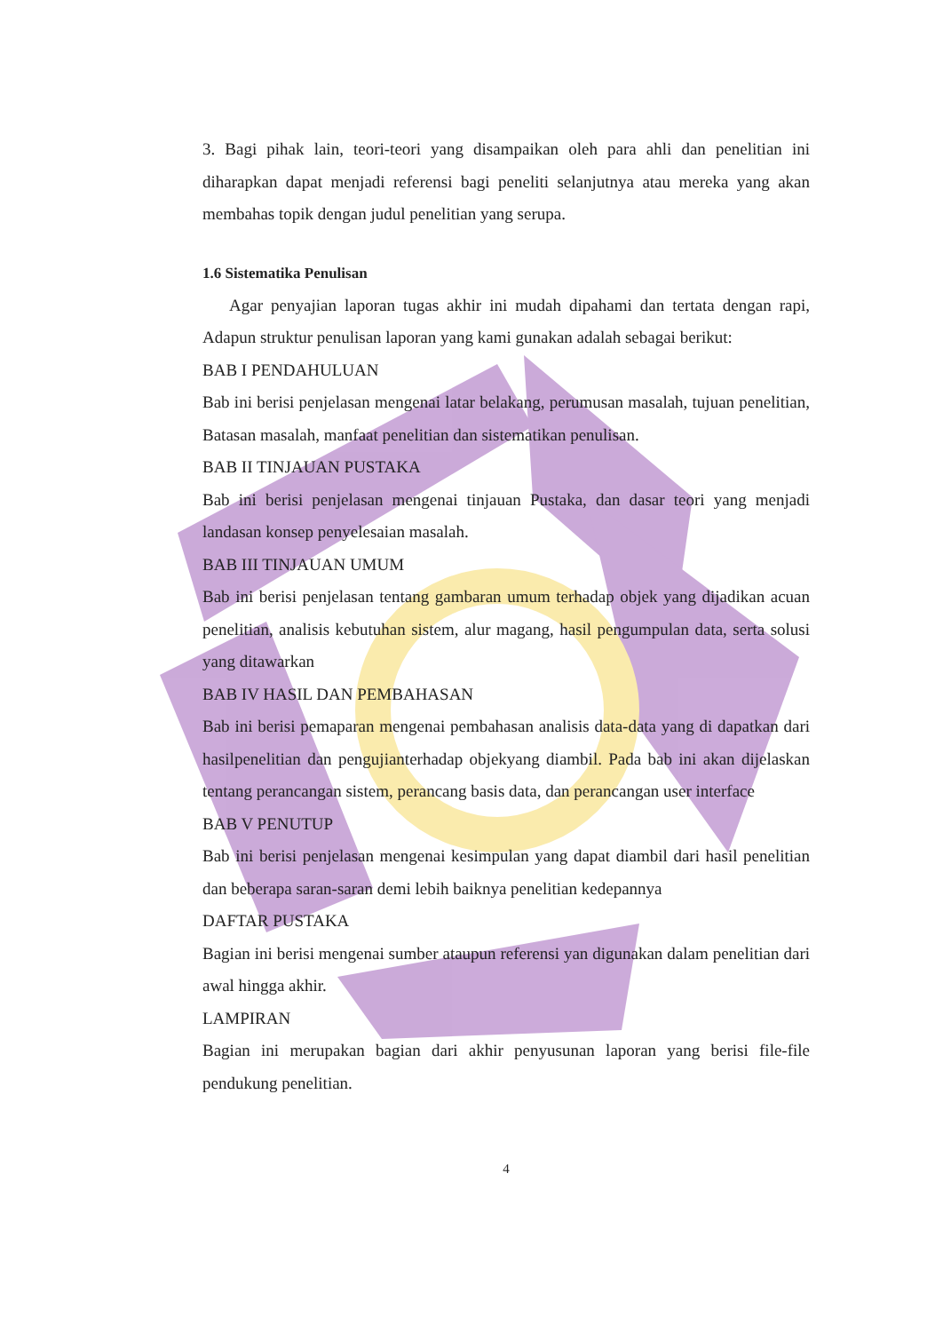3. Bagi pihak lain, teori-teori yang disampaikan oleh para ahli dan penelitian ini diharapkan dapat menjadi referensi bagi peneliti selanjutnya atau mereka yang akan membahas topik dengan judul penelitian yang serupa.
1.6 Sistematika Penulisan
Agar penyajian laporan tugas akhir ini mudah dipahami dan tertata dengan rapi, Adapun struktur penulisan laporan yang kami gunakan adalah sebagai berikut:
BAB I PENDAHULUAN
Bab ini berisi penjelasan mengenai latar belakang, perumusan masalah, tujuan penelitian, Batasan masalah, manfaat penelitian dan sistematikan penulisan.
BAB II TINJAUAN PUSTAKA
Bab ini berisi penjelasan mengenai tinjauan Pustaka, dan dasar teori yang menjadi landasan konsep penyelesaian masalah.
BAB III TINJAUAN UMUM
Bab ini berisi penjelasan tentang gambaran umum terhadap objek yang dijadikan acuan penelitian, analisis kebutuhan sistem, alur magang, hasil pengumpulan data, serta solusi yang ditawarkan
BAB IV HASIL DAN PEMBAHASAN
Bab ini berisi pemaparan mengenai pembahasan analisis data-data yang di dapatkan dari hasilpenelitian dan pengujianterhadap objekyang diambil. Pada bab ini akan dijelaskan tentang perancangan sistem, perancang basis data, dan perancangan user interface
BAB V PENUTUP
Bab ini berisi penjelasan mengenai kesimpulan yang dapat diambil dari hasil penelitian dan beberapa saran-saran demi lebih baiknya penelitian kedepannya
DAFTAR PUSTAKA
Bagian ini berisi mengenai sumber ataupun referensi yan digunakan dalam penelitian dari awal hingga akhir.
LAMPIRAN
Bagian ini merupakan bagian dari akhir penyusunan laporan yang berisi file-file pendukung penelitian.
4